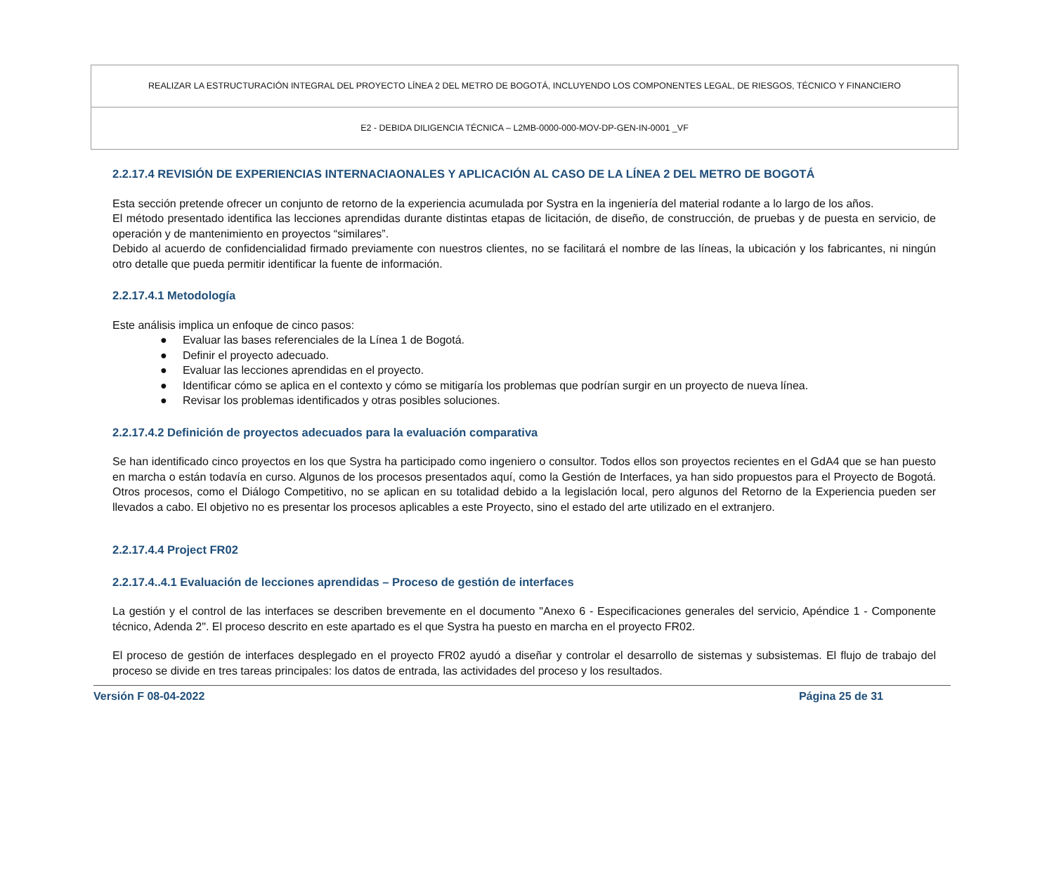REALIZAR LA ESTRUCTURACIÓN INTEGRAL DEL PROYECTO LÍNEA 2 DEL METRO DE BOGOTÁ, INCLUYENDO LOS COMPONENTES LEGAL, DE RIESGOS, TÉCNICO Y FINANCIERO
E2 - DEBIDA DILIGENCIA TÉCNICA – L2MB-0000-000-MOV-DP-GEN-IN-0001 _VF
2.2.17.4 REVISIÓN DE EXPERIENCIAS INTERNACIAONALES Y APLICACIÓN AL CASO DE LA LÍNEA 2 DEL METRO DE BOGOTÁ
Esta sección pretende ofrecer un conjunto de retorno de la experiencia acumulada por Systra en la ingeniería del material rodante a lo largo de los años.
El método presentado identifica las lecciones aprendidas durante distintas etapas de licitación, de diseño, de construcción, de pruebas y de puesta en servicio, de operación y de mantenimiento en proyectos “similares”.
Debido al acuerdo de confidencialidad firmado previamente con nuestros clientes, no se facilitará el nombre de las líneas, la ubicación y los fabricantes, ni ningún otro detalle que pueda permitir identificar la fuente de información.
2.2.17.4.1 Metodología
Este análisis implica un enfoque de cinco pasos:
● Evaluar las bases referenciales de la Línea 1 de Bogotá.
● Definir el proyecto adecuado.
● Evaluar las lecciones aprendidas en el proyecto.
● Identificar cómo se aplica en el contexto y cómo se mitigaría los problemas que podrían surgir en un proyecto de nueva línea.
● Revisar los problemas identificados y otras posibles soluciones.
2.2.17.4.2 Definición de proyectos adecuados para la evaluación comparativa
Se han identificado cinco proyectos en los que Systra ha participado como ingeniero o consultor. Todos ellos son proyectos recientes en el GdA4 que se han puesto en marcha o están todavía en curso. Algunos de los procesos presentados aquí, como la Gestión de Interfaces, ya han sido propuestos para el Proyecto de Bogotá. Otros procesos, como el Diálogo Competitivo, no se aplican en su totalidad debido a la legislación local, pero algunos del Retorno de la Experiencia pueden ser llevados a cabo. El objetivo no es presentar los procesos aplicables a este Proyecto, sino el estado del arte utilizado en el extranjero.
2.2.17.4.4 Project FR02
2.2.17.4..4.1 Evaluación de lecciones aprendidas – Proceso de gestión de interfaces
La gestión y el control de las interfaces se describen brevemente en el documento "Anexo 6 - Especificaciones generales del servicio, Apéndice 1 - Componente técnico, Adenda 2". El proceso descrito en este apartado es el que Systra ha puesto en marcha en el proyecto FR02.
El proceso de gestión de interfaces desplegado en el proyecto FR02 ayudó a diseñar y controlar el desarrollo de sistemas y subsistemas. El flujo de trabajo del proceso se divide en tres tareas principales: los datos de entrada, las actividades del proceso y los resultados.
Versión F 08-04-2022 Página 25 de 31